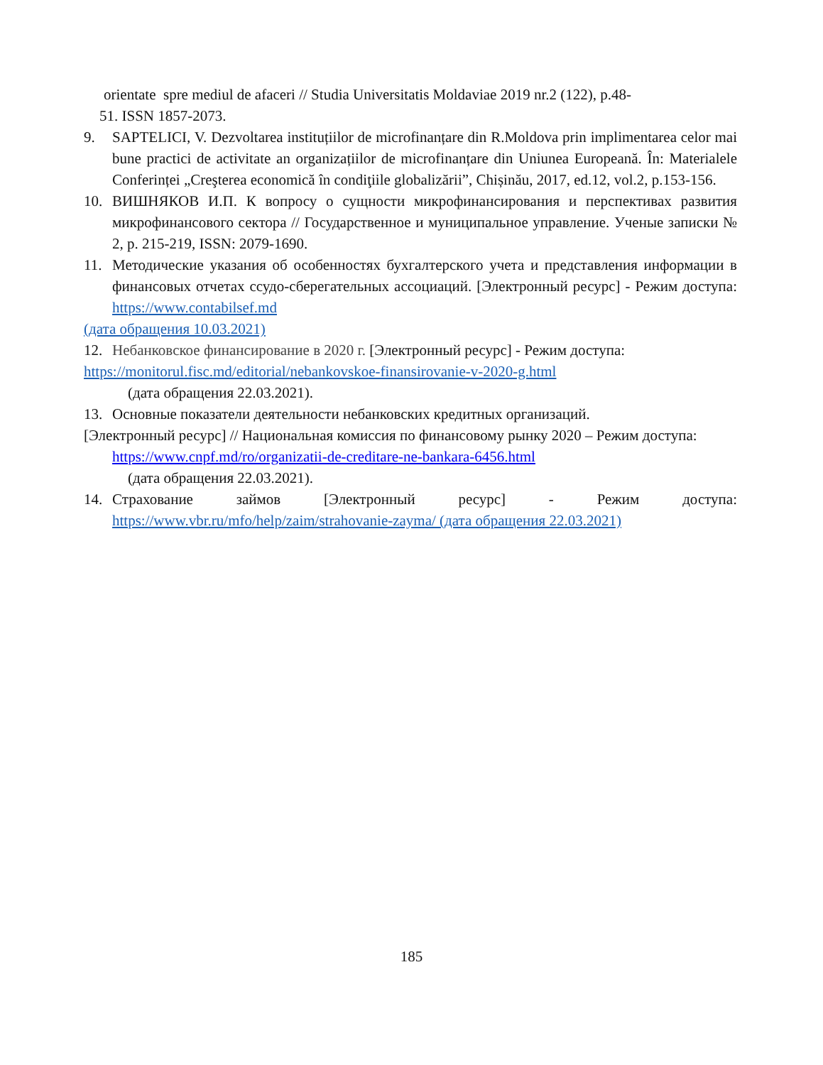orientate spre mediul de afaceri // Studia Universitatis Moldaviae 2019 nr.2 (122), p.48-
51. ISSN 1857-2073.
9. SAPTELICI, V. Dezvoltarea instituțiilor de microfinanțare din R.Moldova prin implimentarea celor mai bune practici de activitate an organizațiilor de microfinanțare din Uniunea Europeană. În: Materialele Conferinței „Creşterea economică în condiţiile globalizării”, Chișinău, 2017, ed.12, vol.2, p.153-156.
10. ВИШНЯКОВ И.П. К вопросу о сущности микрофинансирования и перспективах развития микрофинансового сектора // Государственное и муниципальное управление. Ученые записки № 2, p. 215-219, ISSN: 2079-1690.
11. Методические указания об особенностях бухгалтерского учета и представления информации в финансовых отчетах ссудо-сберегательных ассоциаций. [Электронный ресурс] - Режим доступа: https://www.contabilsef.md
(дата обращения 10.03.2021)
12. Небанковское финансирование в 2020 г. [Электронный ресурс] - Режим доступа:
https://monitorul.fisc.md/editorial/nebankovskoe-finansirovanie-v-2020-g.html
(дата обращения 22.03.2021).
13. Основные показатели деятельности небанковских кредитных организаций.
[Электронный ресурс] // Национальная комиссия по финансовому рынку 2020 – Режим доступа:
https://www.cnpf.md/ro/organizatii-de-creditare-ne-bankara-6456.html
(дата обращения 22.03.2021).
14. Страхование займов [Электронный ресурс] - Режим доступа:
https://www.vbr.ru/mfo/help/zaim/strahovanie-zayma/ (дата обращения 22.03.2021)
185